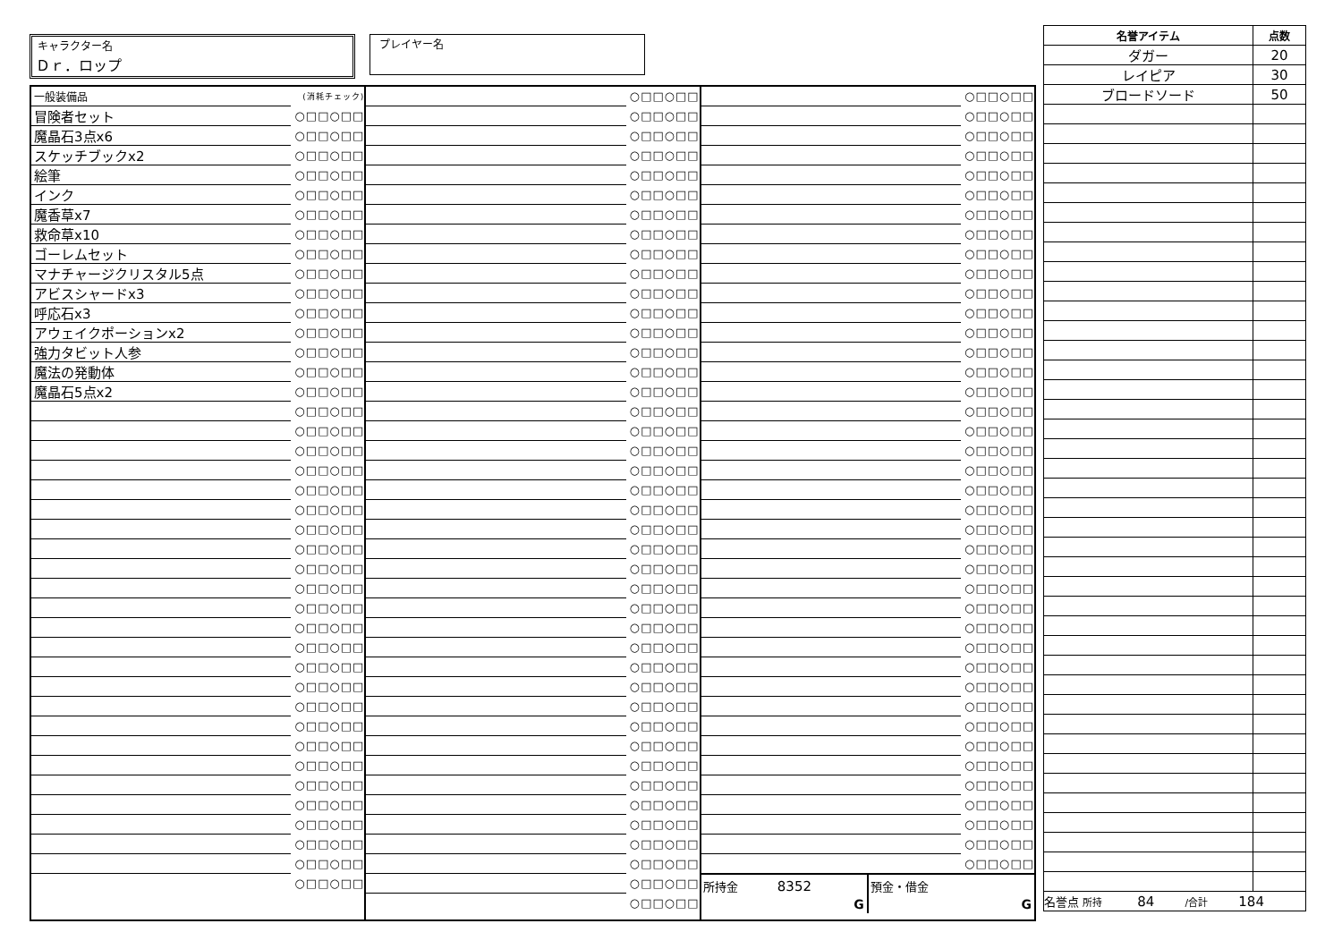キャラクター名
Ｄｒ．ロップ
プレイヤー名
| 一般装備品 | (消耗チェック) |
| 冒険者セット | ○□□○□□ |
| 魔晶石3点x6 | ○□□○□□ |
| スケッチブックx2 | ○□□○□□ |
| 絵筆 | ○□□○□□ |
| インク | ○□□○□□ |
| 魔香草x7 | ○□□○□□ |
| 救命草x10 | ○□□○□□ |
| ゴーレムセット | ○□□○□□ |
| マナチャージクリスタル5点 | ○□□○□□ |
| アビスシャードx3 | ○□□○□□ |
| 呼応石x3 | ○□□○□□ |
| アウェイクポーションx2 | ○□□○□□ |
| 強力タビット人参 | ○□□○□□ |
| 魔法の発動体 | ○□□○□□ |
| 魔晶石5点x2 | ○□□○□□ |
| | ○□□○□□ |
| | ○□□○□□ |
| | ○□□○□□ |
| | ○□□○□□ |
| | ○□□○□□ |
| | ○□□○□□ |
| | ○□□○□□ |
| | ○□□○□□ |
| | ○□□○□□ |
| | ○□□○□□ |
| | ○□□○□□ |
| | ○□□○□□ |
| | ○□□○□□ |
| | ○□□○□□ |
| | ○□□○□□ |
| | ○□□○□□ |
| | ○□□○□□ |
| | ○□□○□□ |
| | ○□□○□□ |
| | ○□□○□□ |
| | ○□□○□□ |
| | ○□□○□□ |
| | ○□□○□□ |
| | ○□□○□□ |
| | ○□□○□□ |
| | ○□□○□□ |
| | ○□□○□□ |
| | ○□□○□□ |
| | ○□□○□□ |
| | ○□□○□□ |
| | ○□□○□□ |
| | ○□□○□□ |
| | ○□□○□□ |
| | ○□□○□□ |
| | ○□□○□□ |
| | ○□□○□□ |
| | ○□□○□□ |
| | ○□□○□□ |
| | ○□□○□□ |
| | ○□□○□□ |
| | ○□□○□□ |
| | ○□□○□□ |
| | ○□□○□□ |
| | ○□□○□□ |
| | ○□□○□□ |
| | ○□□○□□ |
| | ○□□○□□ |
| | ○□□○□□ |
| | ○□□○□□ |
| | ○□□○□□ |
| | ○□□○□□ |
| | ○□□○□□ |
| | ○□□○□□ |
| | ○□□○□□ |
| | ○□□○□□ |
| | ○□□○□□ |
| | ○□□○□□ |
| | ○□□○□□ |
| | ○□□○□□ |
| | ○□□○□□ |
| | ○□□○□□ |
| | ○□□○□□ |
| | ○□□○□□ |
| | ○□□○□□ |
| | ○□□○□□ |
| | ○□□○□□ |
| | ○□□○□□ |
| | ○□□○□□ |
| | ○□□○□□ |
| | ○□□○□□ |
| | ○□□○□□ |
| | ○□□○□□ |
| | ○□□○□□ |
| | ○□□○□□ |
| | ○□□○□□ |
| | ○□□○□□ |
| | ○□□○□□ |
| | ○□□○□□ |
| | ○□□○□□ |
| | ○□□○□□ |
| | ○□□○□□ |
| | ○□□○□□ |
| | ○□□○□□ |
| | ○□□○□□ |
| | ○□□○□□ |
| | ○□□○□□ |
| | ○□□○□□ |
| | ○□□○□□ |
| | ○□□○□□ |
| | ○□□○□□ |
| | ○□□○□□ |
| | ○□□○□□ |
| | ○□□○□□ |
| | ○□□○□□ |
| | ○□□○□□ |
| | ○□□○□□ |
| | ○□□○□□ |
| | ○□□○□□ |
| | ○□□○□□ |
| | ○□□○□□ |
| | ○□□○□□ |
| | ○□□○□□ |
| | ○□□○□□ |
| | ○□□○□□ |
| | ○□□○□□ |
| | ○□□○□□ |
| | ○□□○□□ |
所持金 8352
G
預金・借金
G
| 名誉アイテム | 点数 |
| --- | --- |
| ダガー | 20 |
| レイピア | 30 |
| ブロードソード | 50 |
| 名誉点 所持 84 /合計 184 | |